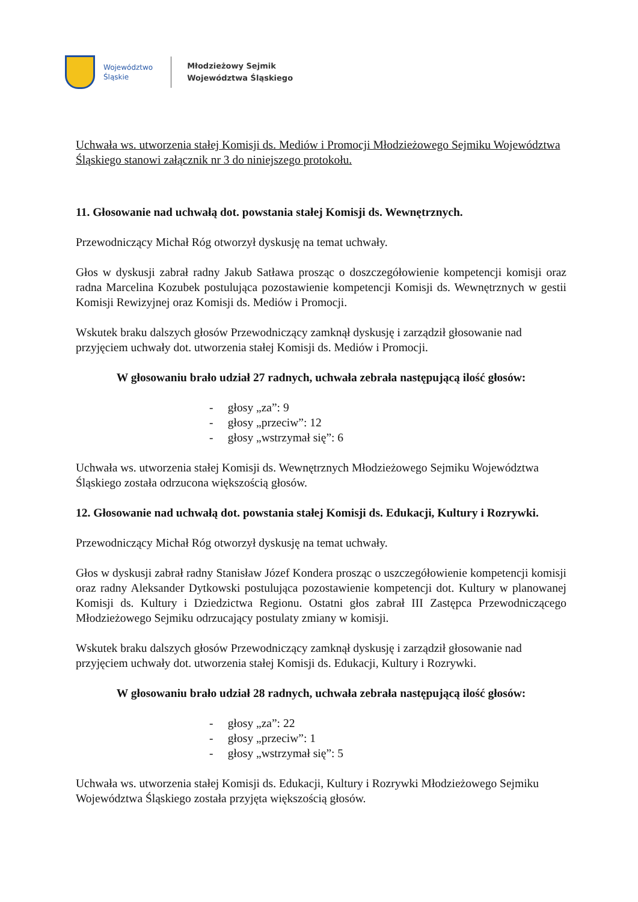Województwo
Śląskie
Młodzieżowy Sejmik
Województwa Śląskiego
Uchwała ws. utworzenia stałej Komisji ds. Mediów i Promocji Młodzieżowego Sejmiku Województwa Śląskiego stanowi załącznik nr 3 do niniejszego protokołu.
11. Głosowanie nad uchwałą dot. powstania stałej Komisji ds. Wewnętrznych.
Przewodniczący Michał Róg otworzył dyskusję na temat uchwały.
Głos w dyskusji zabrał radny Jakub Satława prosząc o doszczegółowienie kompetencji komisji oraz radna Marcelina Kozubek postulująca pozostawienie kompetencji Komisji ds. Wewnętrznych w gestii Komisji Rewizyjnej oraz Komisji ds. Mediów i Promocji.
Wskutek braku dalszych głosów Przewodniczący zamknął dyskusję i zarządził głosowanie nad przyjęciem uchwały dot. utworzenia stałej Komisji ds. Mediów i Promocji.
W głosowaniu brało udział 27 radnych, uchwała zebrała następującą ilość głosów:
- głosy „za”: 9
- głosy „przeciw”: 12
- głosy „wstrzymał się”: 6
Uchwała ws. utworzenia stałej Komisji ds. Wewnętrznych Młodzieżowego Sejmiku Województwa Śląskiego została odrzucona większością głosów.
12. Głosowanie nad uchwałą dot. powstania stałej Komisji ds. Edukacji, Kultury i Rozrywki.
Przewodniczący Michał Róg otworzył dyskusję na temat uchwały.
Głos w dyskusji zabrał radny Stanisław Józef Kondera prosząc o uszczegółowienie kompetencji komisji oraz radny Aleksander Dytkowski postulująca pozostawienie kompetencji dot. Kultury w planowanej Komisji ds. Kultury i Dziedzictwa Regionu. Ostatni głos zabrał III Zastępca Przewodniczącego Młodzieżowego Sejmiku odrzucający postulaty zmiany w komisji.
Wskutek braku dalszych głosów Przewodniczący zamknął dyskusję i zarządził głosowanie nad przyjęciem uchwały dot. utworzenia stałej Komisji ds. Edukacji, Kultury i Rozrywki.
W głosowaniu brało udział 28 radnych, uchwała zebrała następującą ilość głosów:
- głosy „za”: 22
- głosy „przeciw”: 1
- głosy „wstrzymał się”: 5
Uchwała ws. utworzenia stałej Komisji ds. Edukacji, Kultury i Rozrywki Młodzieżowego Sejmiku Województwa Śląskiego została przyjęta większością głosów.